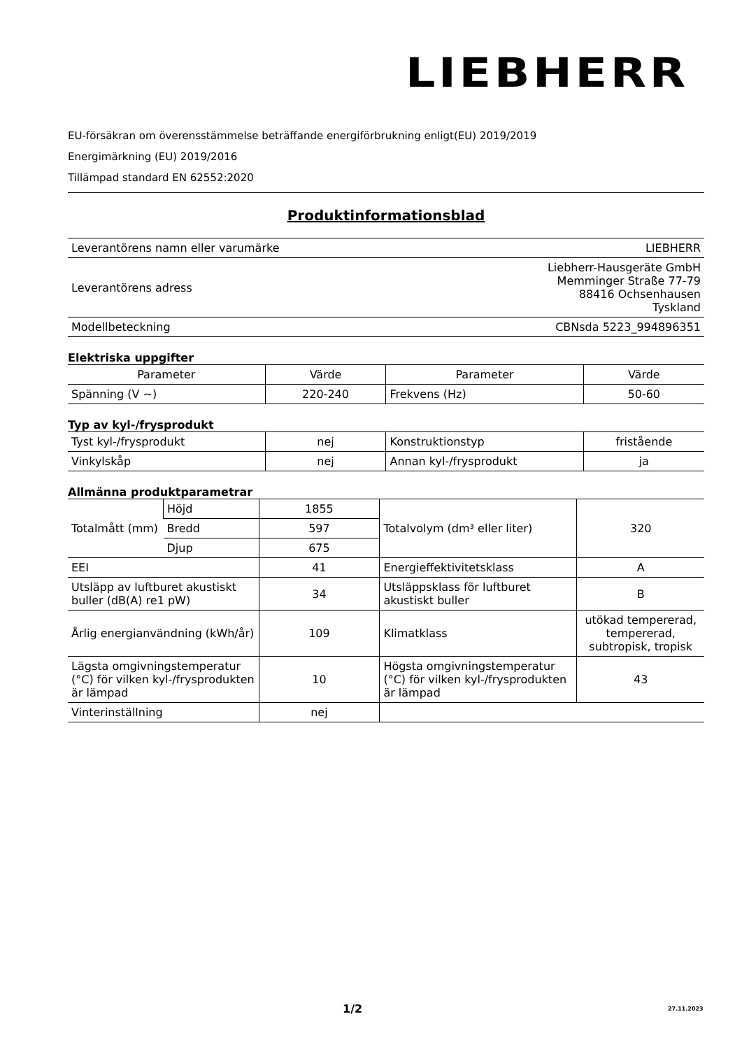LIEBHERR
EU-försäkran om överensstämmelse beträffande energiförbrukning enligt(EU) 2019/2019
Energimärkning (EU) 2019/2016
Tillämpad standard EN 62552:2020
Produktinformationsblad
| Leverantörens namn eller varumärke | LIEBHERR |
| Leverantörens adress | Liebherr-Hausgeräte GmbH Memminger Straße 77-79 88416 Ochsenhausen Tyskland |
| Modellbeteckning | CBNsda 5223_994896351 |
Elektriska uppgifter
| Parameter | Värde | Parameter | Värde |
| --- | --- | --- | --- |
| Spänning (V ~) | 220-240 | Frekvens (Hz) | 50-60 |
Typ av kyl-/frysprodukt
| Tyst kyl-/frysprodukt | nej | Konstruktionstyp | fristående |
| Vinkylskåp | nej | Annan kyl-/frysprodukt | ja |
Allmänna produktparametrar
| Totalmått (mm) | Höjd | 1855 | Totalvolym (dm³ eller liter) | 320 |
| | Bredd | 597 | | |
| | Djup | 675 | | |
| EEI | | 41 | Energieffektivitetsklass | A |
| Utsläpp av luftburet akustiskt buller (dB(A) re1 pW) | | 34 | Utsläppsklass för luftburet akustiskt buller | B |
| Årlig energianvändning (kWh/år) | | 109 | Klimatklass | utökad tempererad, tempererad, subtropisk, tropisk |
| Lägsta omgivningstemperatur (°C) för vilken kyl-/frysprodukten är lämpad | | 10 | Högsta omgivningstemperatur (°C) för vilken kyl-/frysprodukten är lämpad | 43 |
| Vinterinställning | | nej | | |
1/2 27.11.2023